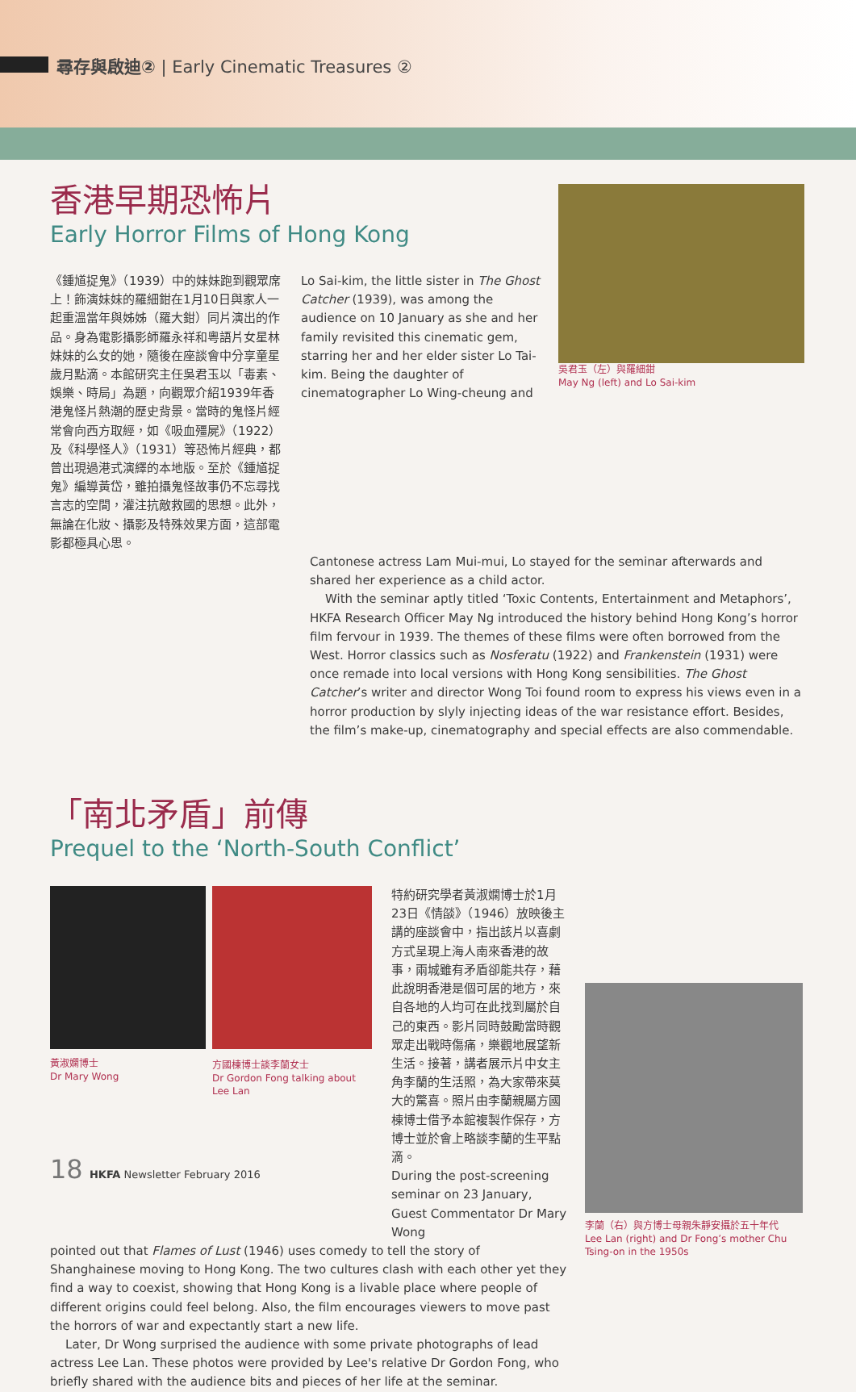尋存與啟迪② | Early Cinematic Treasures ②
香港早期恐怖片
Early Horror Films of Hong Kong
《鍾馗捉鬼》（1939）中的妹妹跑到觀眾席上！飾演妹妹的羅細鉗在1月10日與家人一起重溫當年與姊姊（羅大鉗）同片演出的作品。身為電影攝影師羅永祥和粵語片女星林妹妹的么女的她，隨後在座談會中分享童星歲月點滴。本館研究主任吳君玉以「毒素、娛樂、時局」為題，向觀眾介紹1939年香港鬼怪片熱潮的歷史背景。當時的鬼怪片經常會向西方取經，如《吸血殭屍》（1922）及《科學怪人》（1931）等恐怖片經典，都曾出現過港式演繹的本地版。至於《鍾馗捉鬼》編導黃岱，雖拍攝鬼怪故事仍不忘尋找言志的空間，灌注抗敵救國的思想。此外，無論在化妝、攝影及特殊效果方面，這部電影都極具心思。
Lo Sai-kim, the little sister in The Ghost Catcher (1939), was among the audience on 10 January as she and her family revisited this cinematic gem, starring her and her elder sister Lo Tai-kim. Being the daughter of cinematographer Lo Wing-cheung and
吳君玉（左）與羅細鉗
May Ng (left) and Lo Sai-kim
Cantonese actress Lam Mui-mui, Lo stayed for the seminar afterwards and shared her experience as a child actor.
With the seminar aptly titled ‘Toxic Contents, Entertainment and Metaphors’, HKFA Research Officer May Ng introduced the history behind Hong Kong’s horror film fervour in 1939. The themes of these films were often borrowed from the West. Horror classics such as Nosferatu (1922) and Frankenstein (1931) were once remade into local versions with Hong Kong sensibilities. The Ghost Catcher’s writer and director Wong Toi found room to express his views even in a horror production by slyly injecting ideas of the war resistance effort. Besides, the film’s make-up, cinematography and special effects are also commendable.
「南北矛盾」前傳
Prequel to the ‘North-South Conflict’
黃淑嫻博士
Dr Mary Wong
方國棟博士談李蘭女士
Dr Gordon Fong talking about Lee Lan
特約研究學者黃淑嫻博士於1月23日《情燄》（1946）放映後主講的座談會中，指出該片以喜劇方式呈現上海人南來香港的故事，兩城雖有矛盾卻能共存，藉此說明香港是個可居的地方，來自各地的人均可在此找到屬於自己的東西。影片同時鼓勵當時觀眾走出戰時傷痛，樂觀地展望新生活。接著，講者展示片中女主角李蘭的生活照，為大家帶來莫大的驚喜。照片由李蘭親屬方國棟博士借予本館複製作保存，方博士並於會上略談李蘭的生平點滴。
During the post-screening seminar on 23 January, Guest Commentator Dr Mary Wong
pointed out that Flames of Lust (1946) uses comedy to tell the story of Shanghainese moving to Hong Kong. The two cultures clash with each other yet they find a way to coexist, showing that Hong Kong is a livable place where people of different origins could feel belong. Also, the film encourages viewers to move past the horrors of war and expectantly start a new life.
Later, Dr Wong surprised the audience with some private photographs of lead actress Lee Lan. These photos were provided by Lee's relative Dr Gordon Fong, who briefly shared with the audience bits and pieces of her life at the seminar.
李蘭（右）與方博士母親朱靜安攝於五十年代
Lee Lan (right) and Dr Fong’s mother Chu Tsing-on in the 1950s
18 HKFA Newsletter February 2016